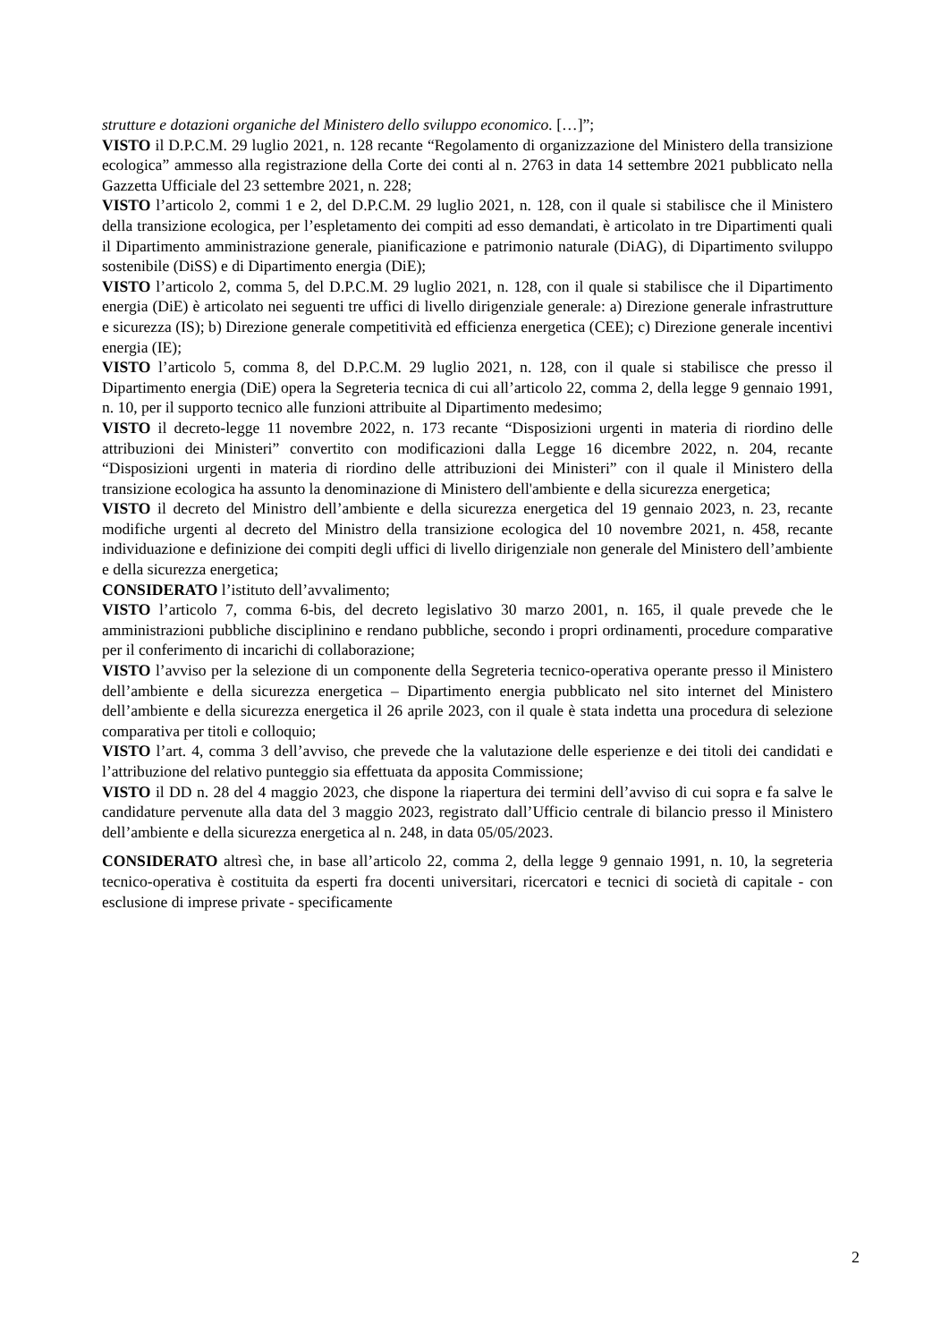strutture e dotazioni organiche del Ministero dello sviluppo economico. […]”;
VISTO il D.P.C.M. 29 luglio 2021, n. 128 recante “Regolamento di organizzazione del Ministero della transizione ecologica” ammesso alla registrazione della Corte dei conti al n. 2763 in data 14 settembre 2021 pubblicato nella Gazzetta Ufficiale del 23 settembre 2021, n. 228;
VISTO l’articolo 2, commi 1 e 2, del D.P.C.M. 29 luglio 2021, n. 128, con il quale si stabilisce che il Ministero della transizione ecologica, per l’espletamento dei compiti ad esso demandati, è articolato in tre Dipartimenti quali il Dipartimento amministrazione generale, pianificazione e patrimonio naturale (DiAG), di Dipartimento sviluppo sostenibile (DiSS) e di Dipartimento energia (DiE);
VISTO l’articolo 2, comma 5, del D.P.C.M. 29 luglio 2021, n. 128, con il quale si stabilisce che il Dipartimento energia (DiE) è articolato nei seguenti tre uffici di livello dirigenziale generale: a) Direzione generale infrastrutture e sicurezza (IS); b) Direzione generale competitività ed efficienza energetica (CEE); c) Direzione generale incentivi energia (IE);
VISTO l’articolo 5, comma 8, del D.P.C.M. 29 luglio 2021, n. 128, con il quale si stabilisce che presso il Dipartimento energia (DiE) opera la Segreteria tecnica di cui all’articolo 22, comma 2, della legge 9 gennaio 1991, n. 10, per il supporto tecnico alle funzioni attribuite al Dipartimento medesimo;
VISTO il decreto-legge 11 novembre 2022, n. 173 recante “Disposizioni urgenti in materia di riordino delle attribuzioni dei Ministeri” convertito con modificazioni dalla Legge 16 dicembre 2022, n. 204, recante “Disposizioni urgenti in materia di riordino delle attribuzioni dei Ministeri” con il quale il Ministero della transizione ecologica ha assunto la denominazione di Ministero dell'ambiente e della sicurezza energetica;
VISTO il decreto del Ministro dell’ambiente e della sicurezza energetica del 19 gennaio 2023, n. 23, recante modifiche urgenti al decreto del Ministro della transizione ecologica del 10 novembre 2021, n. 458, recante individuazione e definizione dei compiti degli uffici di livello dirigenziale non generale del Ministero dell’ambiente e della sicurezza energetica;
CONSIDERATO l’istituto dell’avvalimento;
VISTO l’articolo 7, comma 6-bis, del decreto legislativo 30 marzo 2001, n. 165, il quale prevede che le amministrazioni pubbliche disciplinino e rendano pubbliche, secondo i propri ordinamenti, procedure comparative per il conferimento di incarichi di collaborazione;
VISTO l’avviso per la selezione di un componente della Segreteria tecnico-operativa operante presso il Ministero dell’ambiente e della sicurezza energetica – Dipartimento energia pubblicato nel sito internet del Ministero dell’ambiente e della sicurezza energetica il 26 aprile 2023, con il quale è stata indetta una procedura di selezione comparativa per titoli e colloquio;
VISTO l’art. 4, comma 3 dell’avviso, che prevede che la valutazione delle esperienze e dei titoli dei candidati e l’attribuzione del relativo punteggio sia effettuata da apposita Commissione;
VISTO il DD n. 28 del 4 maggio 2023, che dispone la riapertura dei termini dell’avviso di cui sopra e fa salve le candidature pervenute alla data del 3 maggio 2023, registrato dall’Ufficio centrale di bilancio presso il Ministero dell’ambiente e della sicurezza energetica al n. 248, in data 05/05/2023.
CONSIDERATO altresì che, in base all’articolo 22, comma 2, della legge 9 gennaio 1991, n. 10, la segreteria tecnico-operativa è costituita da esperti fra docenti universitari, ricercatori e tecnici di società di capitale - con esclusione di imprese private - specificamente
2